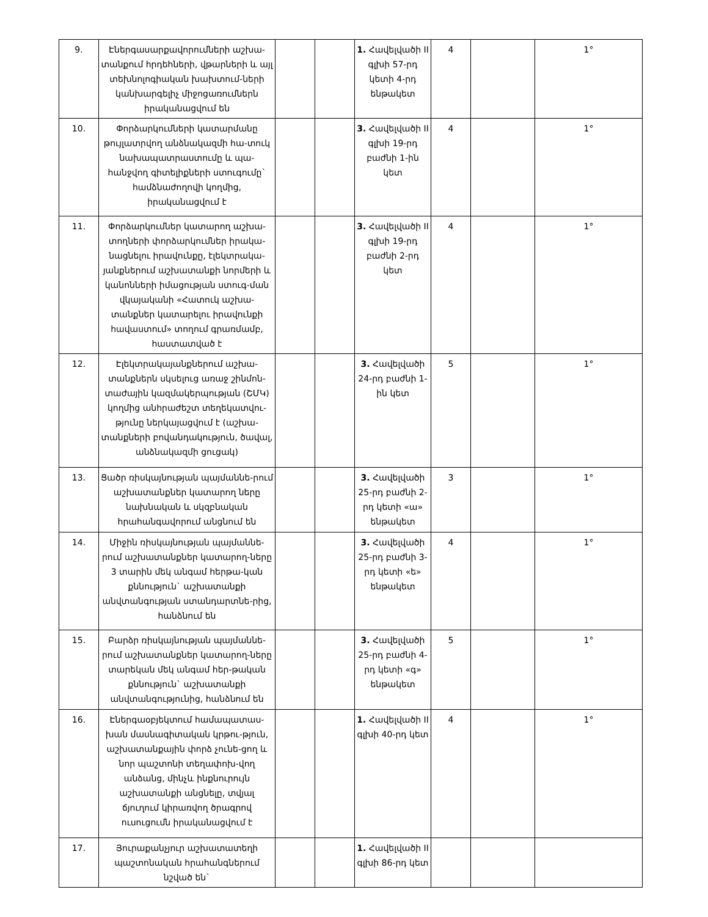| 9. | Էներգասարքավորումների աշխա-տանքում հրդեհների, վթարների և այլ տեխնոլոգիական խախտում-ների կանխարգելիչ միջոցառումներն իրականացվում են | | | 1. Հավելվածի II գլխի 57-րդ կետի 4-րդ ենթակետ | 4 | | 1° |
| 10. | Փորձարկումների կատարմանը թույլատրվող անձնակազմի հա-տուկ նախապատրաստումը և պա-հանջվող գիտելիքների ստուգումը` համձնաժողովի կողմից, իրականացվում է | | | 3. Հավելվածի II գլխի 19-րդ բաժնի 1-ին կետ | 4 | | 1° |
| 11. | Փորձարկումներ կատարող աշխա-տողների փորձարկումներ իրակա-նացնելու իրավունքը, էլեկտրակա-յանքներում աշխատանքի նորմերի և կանոնների իմացության ստուգ-ման վկայականի «Հատուկ աշխա-տանքներ կատարելու իրավունքի հավաստում» տողում գրառմամբ, հաստատված է | | | 3. Հավելվածի II գլխի 19-րդ բաժնի 2-րդ կետ | 4 | | 1° |
| 12. | Էլեկտրակայանքներում աշխա-տանքներն սկսելուց առաջ շինմոն-տաժային կազմակերպության (ՇՄԿ) կողմից անհրաժեշտ տեղեկատվու-թյունը ներկայացվում է (աշխա-տանքների բովանդակություն, ծավալ, անձնակազմի ցուցակ) | | | 3. Հավելվածի 24-րդ բաժնի 1-ին կետ | 5 | | 1° |
| 13. | Ցածր ռիսկայնության պայմաննե-րում աշխատանքներ կատարող ները նախնական և սկզբնական հրահանգավորում անցնում են | | | 3. Հավելվածի 25-րդ բաժնի 2-րդ կետի «ա» ենթակետ | 3 | | 1° |
| 14. | Միջին ռիսկայնության պայմաննե-րում աշխատանքներ կատարող-ները 3 տարին մեկ անգամ հերթա-կան քննություն` աշխատանքի անվտանգության ստանդարտնե-րից, հանձնում են | | | 3. Հավելվածի 25-րդ բաժնի 3-րդ կետի «ե» ենթակետ | 4 | | 1° |
| 15. | Բարձր ռիսկայնության պայմաննե-րում աշխատանքներ կատարող-ները տարեկան մեկ անգամ հեր-թական քննություն` աշխատանքի անվտանգությունից, հանձնում են | | | 3. Հավելվածի 25-րդ բաժնի 4-րդ կետի «գ» ենթակետ | 5 | | 1° |
| 16. | Էներգաօբյեկտում համապատաս-խան մասնագիտական կրթու-թյուն, աշխատանքային փորձ չունե-ցող և նոր պաշտոնի տեղափոխ-վող անձանց, մինչև ինքնուրույն աշխատանքի անցնելը, տվյալ ճյուղում կիրառվող ծրագրով ուսուցումն իրականացվում է | | | 1. Հավելվածի II գլխի 40-րդ կետ | 4 | | 1° |
| 17. | Յուրաքանչյուր աշխատատեղի պաշտոնական հրահանգներում նշված են` | | | 1. Հավելվածի II գլխի 86-րդ կետ | | | |